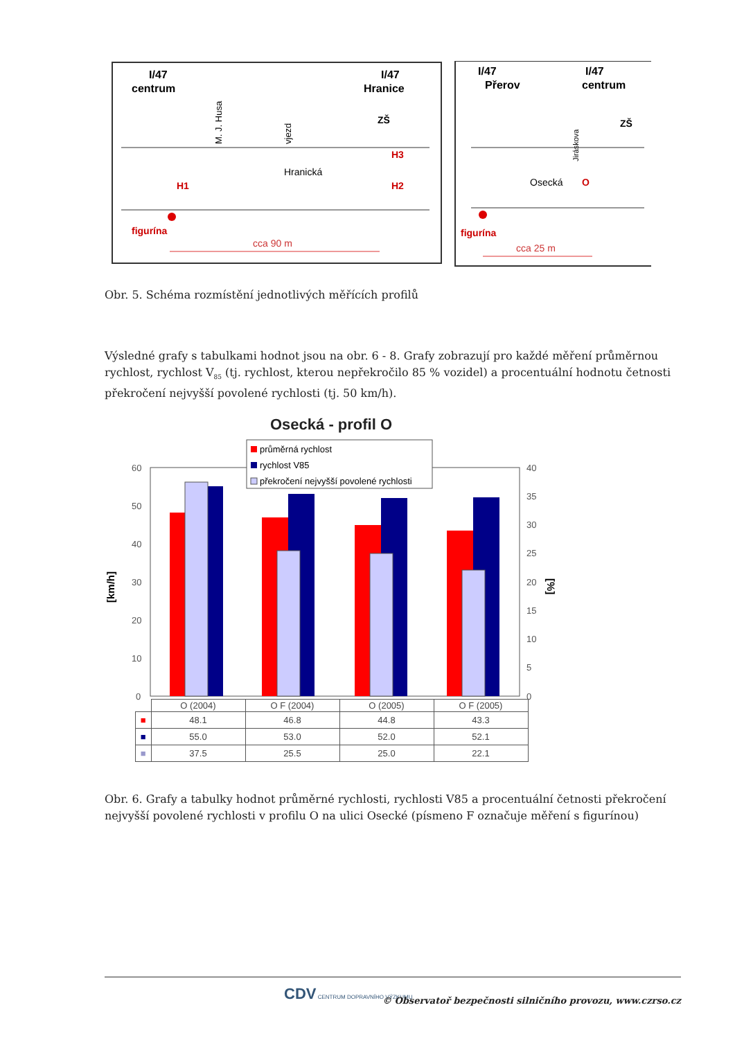I/47
centrum
I/47
Hranice
M. J. Husa
vjezd
ZŠ
Hranická
H1
H3
H2
figurína
cca 90 m
I/47
Přerov
I/47
centrum
ZŠ
Jiráskova
Osecká
O
figurína
cca 25 m
Obr. 5. Schéma rozmístění jednotlivých měřících profilů
Výsledné grafy s tabulkami hodnot jsou na obr. 6 - 8. Grafy zobrazují pro každé měření průměrnou rychlost, rychlost V<sub>85</sub> (tj. rychlost, kterou nepřekročilo 85 % vozidel) a procentuální hodnotu četnosti překročení nejvyšší povolené rychlosti (tj. 50 km/h).
Osecká - profil O
[km/h]
[%]
60
50
40
30
20
10
0
40
35
30
25
20
15
10
5
0
průměrná rychlost
rychlost V85
překročení nejvyšší povolené rychlosti
| | O (2004) | O F (2004) | O (2005) | O F (2005) |
| --- | --- | --- | --- | --- |
| ■ | 48.1 | 46.8 | 44.8 | 43.3 |
| ■ | 55.0 | 53.0 | 52.0 | 52.1 |
| ■ | 37.5 | 25.5 | 25.0 | 22.1 |
Obr. 6. Grafy a tabulky hodnot průměrné rychlosti, rychlosti V85 a procentuální četnosti překročení nejvyšší povolené rychlosti v profilu O na ulici Osecké (písmeno F označuje měření s figurínou)
CDV CENTRUM DOPRAVNÍHO VÝZKUMU
© Observatoř bezpečnosti silničního provozu, www.czrso.cz